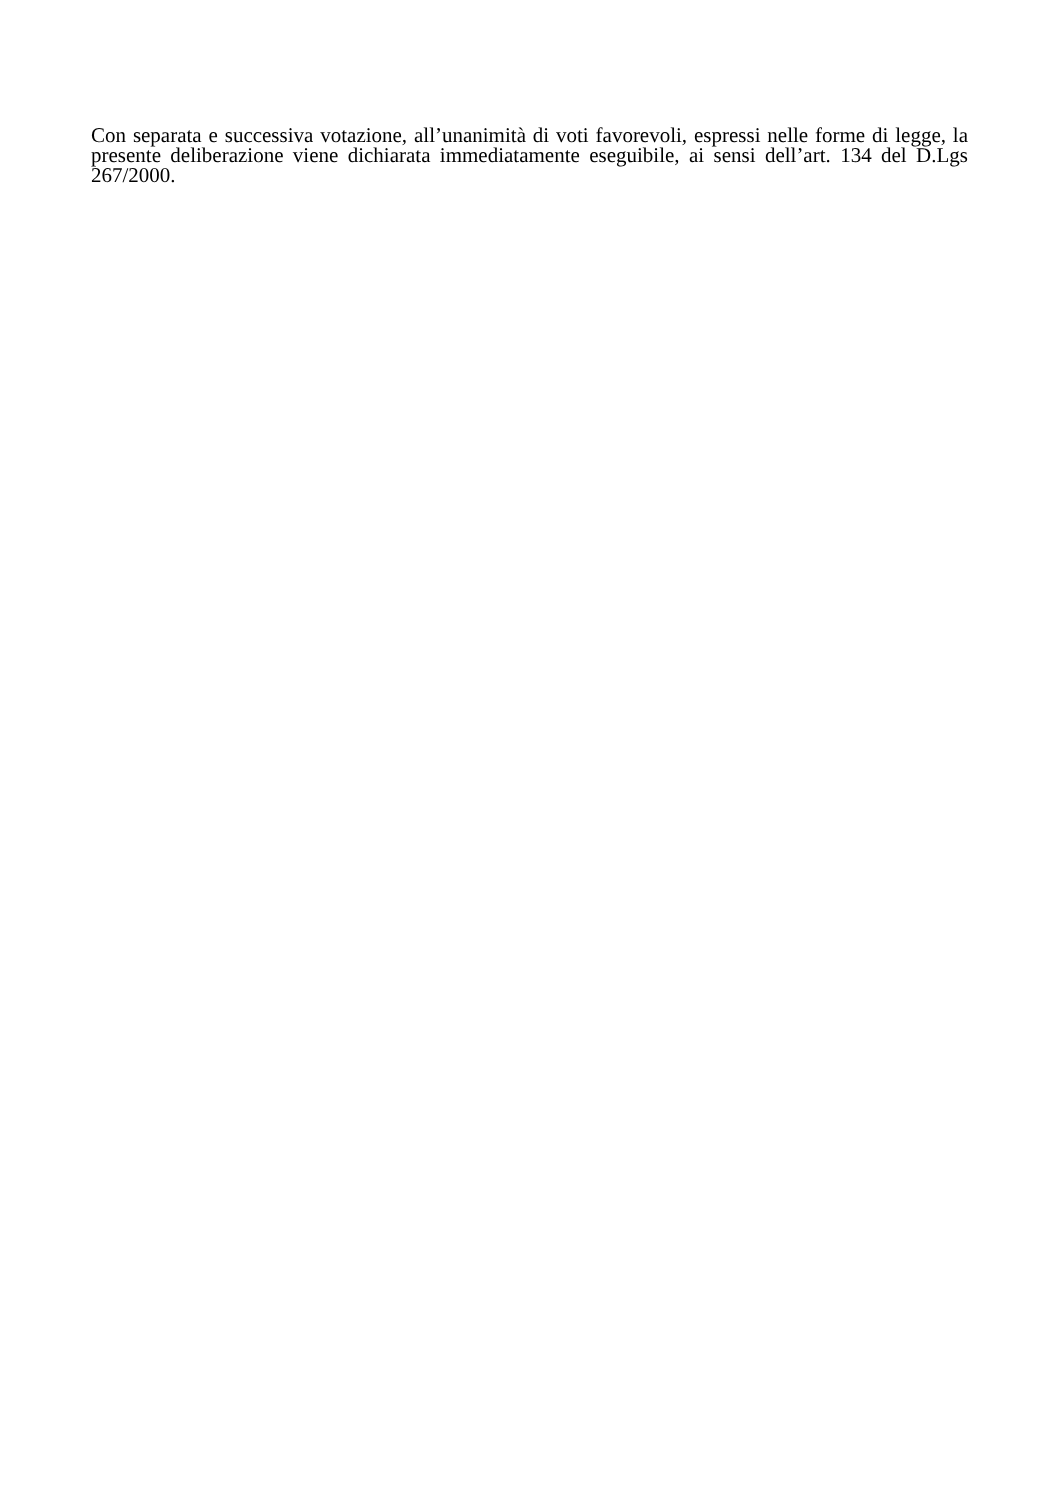Con separata e successiva votazione, all’unanimità di voti favorevoli, espressi nelle forme di legge, la presente deliberazione viene dichiarata immediatamente eseguibile, ai sensi dell’art. 134 del D.Lgs 267/2000.